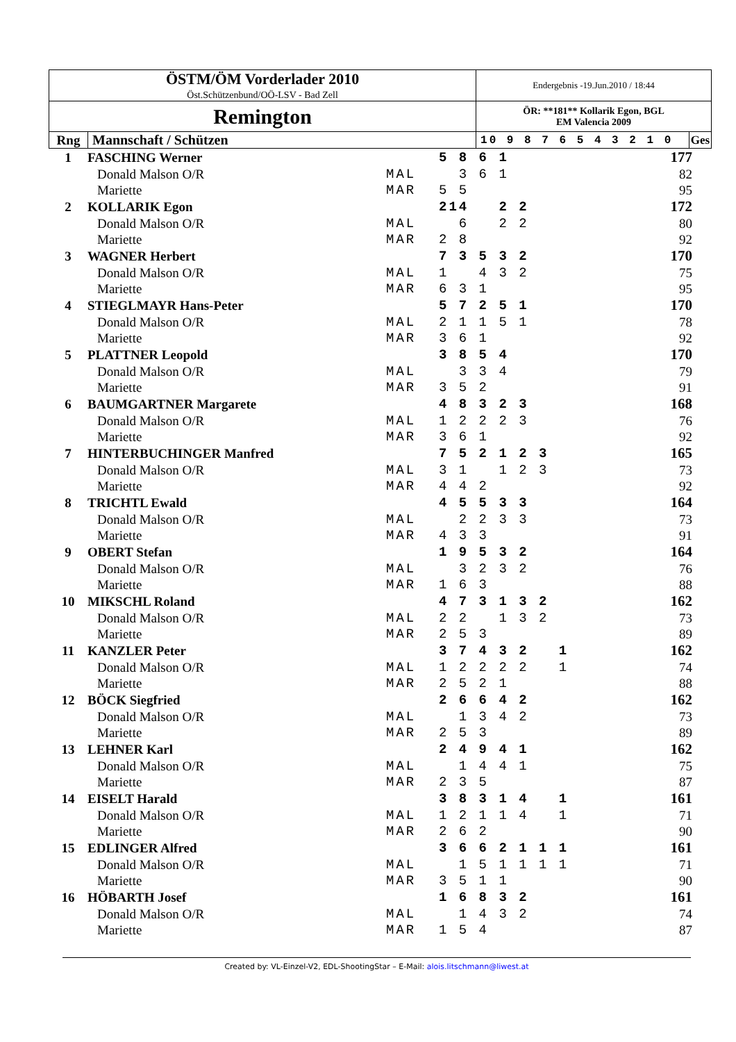| ÖSTM/ÖM Vorderlader 2010 Öst.Schützenbund/OÖ-LSV - Bad Zell | | Endergebnis -19.Jun.2010 / 18:44 | |
| Remington | | ÖR: **181** Kollarik Egon, BGL EM Valencia 2009 | |
| Rng | Mannschaft / Schützen | 10 9 8 7 6 5 4 3 2 1 0 | Ges |
| 1 | FASCHING Werner | | 5 8 6 1 | 177 |
| | Donald Malson O/R | MAL | 3 6 1 | 82 |
| | Mariette | MAR | 5 5 | 95 |
| 2 | KOLLARIK Egon | | 214 2 2 | 172 |
| | Donald Malson O/R | MAL | 6 2 2 | 80 |
| | Mariette | MAR | 2 8 | 92 |
| 3 | WAGNER Herbert | | 7 3 5 3 2 | 170 |
| | Donald Malson O/R | MAL | 1 4 3 2 | 75 |
| | Mariette | MAR | 6 3 1 | 95 |
| 4 | STIEGLMAYR Hans-Peter | | 5 7 2 5 1 | 170 |
| | Donald Malson O/R | MAL | 2 1 1 5 1 | 78 |
| | Mariette | MAR | 3 6 1 | 92 |
| 5 | PLATTNER Leopold | | 3 8 5 4 | 170 |
| | Donald Malson O/R | MAL | 3 3 4 | 79 |
| | Mariette | MAR | 3 5 2 | 91 |
| 6 | BAUMGARTNER Margarete | | 4 8 3 2 3 | 168 |
| | Donald Malson O/R | MAL | 1 2 2 2 3 | 76 |
| | Mariette | MAR | 3 6 1 | 92 |
| 7 | HINTERBUCHINGER Manfred | | 7 5 2 1 2 3 | 165 |
| | Donald Malson O/R | MAL | 3 1 1 2 3 | 73 |
| | Mariette | MAR | 4 4 2 | 92 |
| 8 | TRICHTL Ewald | | 4 5 5 3 3 | 164 |
| | Donald Malson O/R | MAL | 2 2 3 3 | 73 |
| | Mariette | MAR | 4 3 3 | 91 |
| 9 | OBERT Stefan | | 1 9 5 3 2 | 164 |
| | Donald Malson O/R | MAL | 3 2 3 2 | 76 |
| | Mariette | MAR | 1 6 3 | 88 |
| 10 | MIKSCHL Roland | | 4 7 3 1 3 2 | 162 |
| | Donald Malson O/R | MAL | 2 2 1 3 2 | 73 |
| | Mariette | MAR | 2 5 3 | 89 |
| 11 | KANZLER Peter | | 3 7 4 3 2 1 | 162 |
| | Donald Malson O/R | MAL | 1 2 2 2 2 1 | 74 |
| | Mariette | MAR | 2 5 2 1 | 88 |
| 12 | BÖCK Siegfried | | 2 6 6 4 2 | 162 |
| | Donald Malson O/R | MAL | 1 3 4 2 | 73 |
| | Mariette | MAR | 2 5 3 | 89 |
| 13 | LEHNER Karl | | 2 4 9 4 1 | 162 |
| | Donald Malson O/R | MAL | 1 4 4 1 | 75 |
| | Mariette | MAR | 2 3 5 | 87 |
| 14 | EISELT Harald | | 3 8 3 1 4 1 | 161 |
| | Donald Malson O/R | MAL | 1 2 1 1 4 1 | 71 |
| | Mariette | MAR | 2 6 2 | 90 |
| 15 | EDLINGER Alfred | | 3 6 6 2 1 1 1 | 161 |
| | Donald Malson O/R | MAL | 1 5 1 1 1 1 | 71 |
| | Mariette | MAR | 3 5 1 1 | 90 |
| 16 | HÖBARTH Josef | | 1 6 8 3 2 | 161 |
| | Donald Malson O/R | MAL | 1 4 3 2 | 74 |
| | Mariette | MAR | 1 5 4 | 87 |
Created by: VL-Einzel-V2, EDL-ShootingStar – E-Mail: alois.litschmann@liwest.at